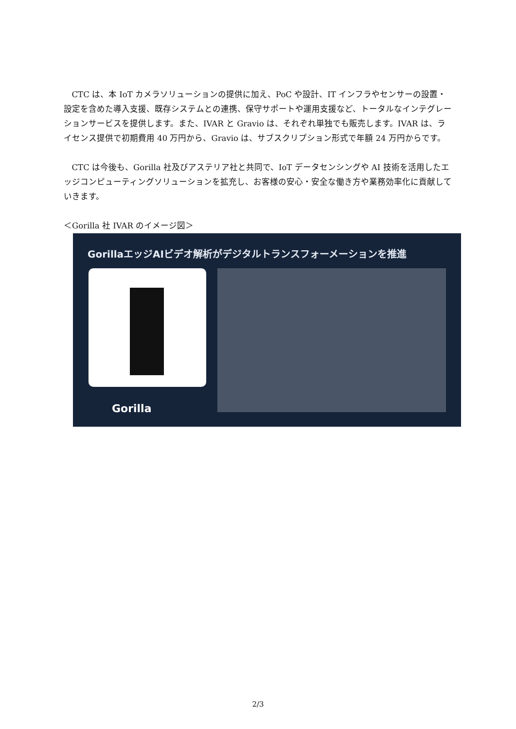CTC は、本 IoT カメラソリューションの提供に加え、PoC や設計、IT インフラやセンサーの設置・設定を含めた導入支援、既存システムとの連携、保守サポートや運用支援など、トータルなインテグレーションサービスを提供します。また、IVAR と Gravio は、それぞれ単独でも販売します。IVAR は、ライセンス提供で初期費用 40 万円から、Gravio は、サブスクリプション形式で年額 24 万円からです。
CTC は今後も、Gorilla 社及びアステリア社と共同で、IoT データセンシングや AI 技術を活用したエッジコンピューティングソリューションを拡充し、お客様の安心・安全な働き方や業務効率化に貢献していきます。
＜Gorilla 社 IVAR のイメージ図＞
GorillaエッジAIビデオ解析がデジタルトランスフォーメーションを推進
Gorilla
2/3